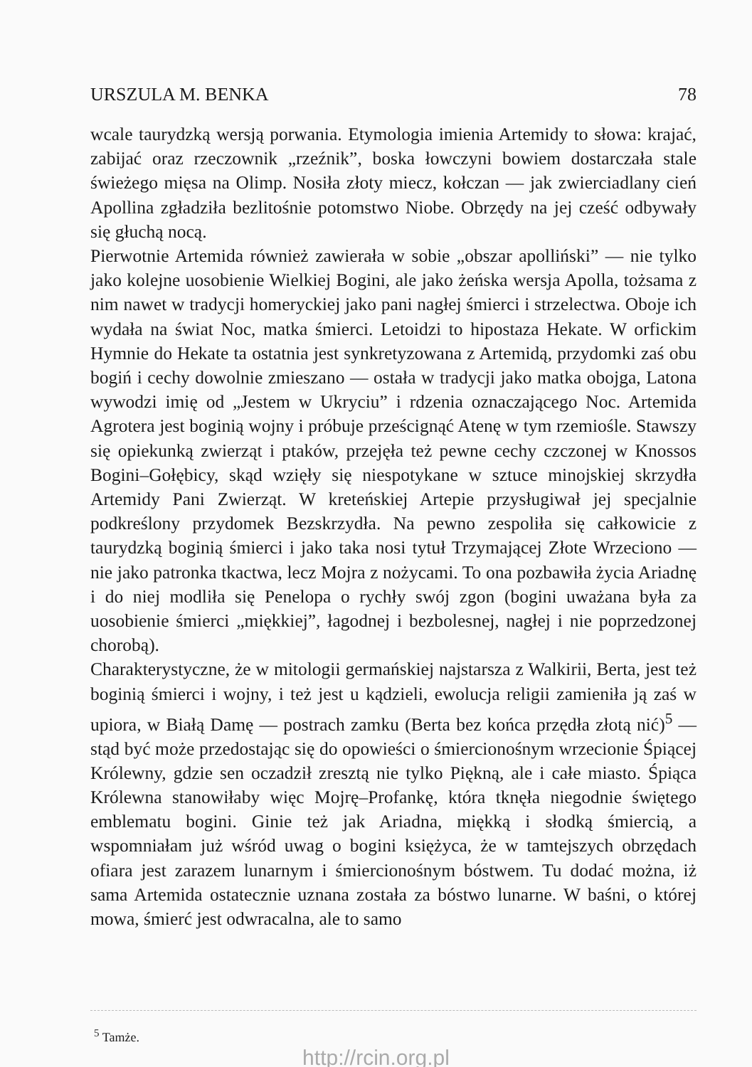URSZULA M. BENKA 78
wcale taurydzką wersją porwania. Etymologia imienia Artemidy to słowa: krajać, zabijać oraz rzeczownik „rzeźnik”, boska łowczyni bowiem dostarczała stale świeżego mięsa na Olimp. Nosiła złoty miecz, kołczan — jak zwierciadlany cień Apollina zgładziła bezlitośnie potomstwo Niobe. Obrzędy na jej cześć odbywały się głuchą nocą.
Pierwotnie Artemida również zawierała w sobie „obszar apolliński” — nie tylko jako kolejne uosobienie Wielkiej Bogini, ale jako żeńska wersja Apolla, tożsama z nim nawet w tradycji homeryckiej jako pani nagłej śmierci i strzelectwa. Oboje ich wydała na świat Noc, matka śmierci. Letoidzi to hipostaza Hekate. W orfickim Hymnie do Hekate ta ostatnia jest synkretyzowana z Artemidą, przydomki zaś obu bogiń i cechy dowolnie zmieszano — ostała w tradycji jako matka obojga, Latona wywodzi imię od „Jestem w Ukryciu” i rdzenia oznaczającego Noc. Artemida Agrotera jest boginią wojny i próbuje prześcignąć Atenę w tym rzemiośle. Stawszy się opiekunką zwierząt i ptaków, przejęła też pewne cechy czczonej w Knossos Bogini–Gołębicy, skąd wzięły się niespotykane w sztuce minojskiej skrzydła Artemidy Pani Zwierząt. W kreteńskiej Artepie przysługiwał jej specjalnie podkreślony przydomek Bezskrzydła. Na pewno zespoliła się całkowicie z taurydzką boginią śmierci i jako taka nosi tytuł Trzymającej Złote Wrzeciono — nie jako patronka tkactwa, lecz Mojra z nożycami. To ona pozbawiła życia Ariadnę i do niej modliła się Penelopa o rychły swój zgon (bogini uważana była za uosobienie śmierci „miękkiej”, łagodnej i bezbolesnej, nagłej i nie poprzedzonej chorobą).
Charakterystyczne, że w mitologii germańskiej najstarsza z Walkirii, Berta, jest też boginią śmierci i wojny, i też jest u kądzieli, ewolucja religii zamieniła ją zaś w upiora, w Białą Damę — postrach zamku (Berta bez końca przędła złotą nić)<sup>5</sup> — stąd być może przedostając się do opowieści o śmiercionośnym wrzecionie Śpiącej Królewny, gdzie sen oczadził zresztą nie tylko Piękną, ale i całe miasto. Śpiąca Królewna stanowiłaby więc Mojrę–Profankę, która tknęła niegodnie świętego emblematu bogini. Ginie też jak Ariadna, miękką i słodką śmiercią, a wspomniałam już wśród uwag o bogini księżyca, że w tamtejszych obrzędach ofiara jest zarazem lunarnym i śmiercionośnym bóstwem. Tu dodać można, iż sama Artemida ostatecznie uznana została za bóstwo lunarne. W baśni, o której mowa, śmierć jest odwracalna, ale to samo
<sup>5</sup> Tamże.
http://rcin.org.pl